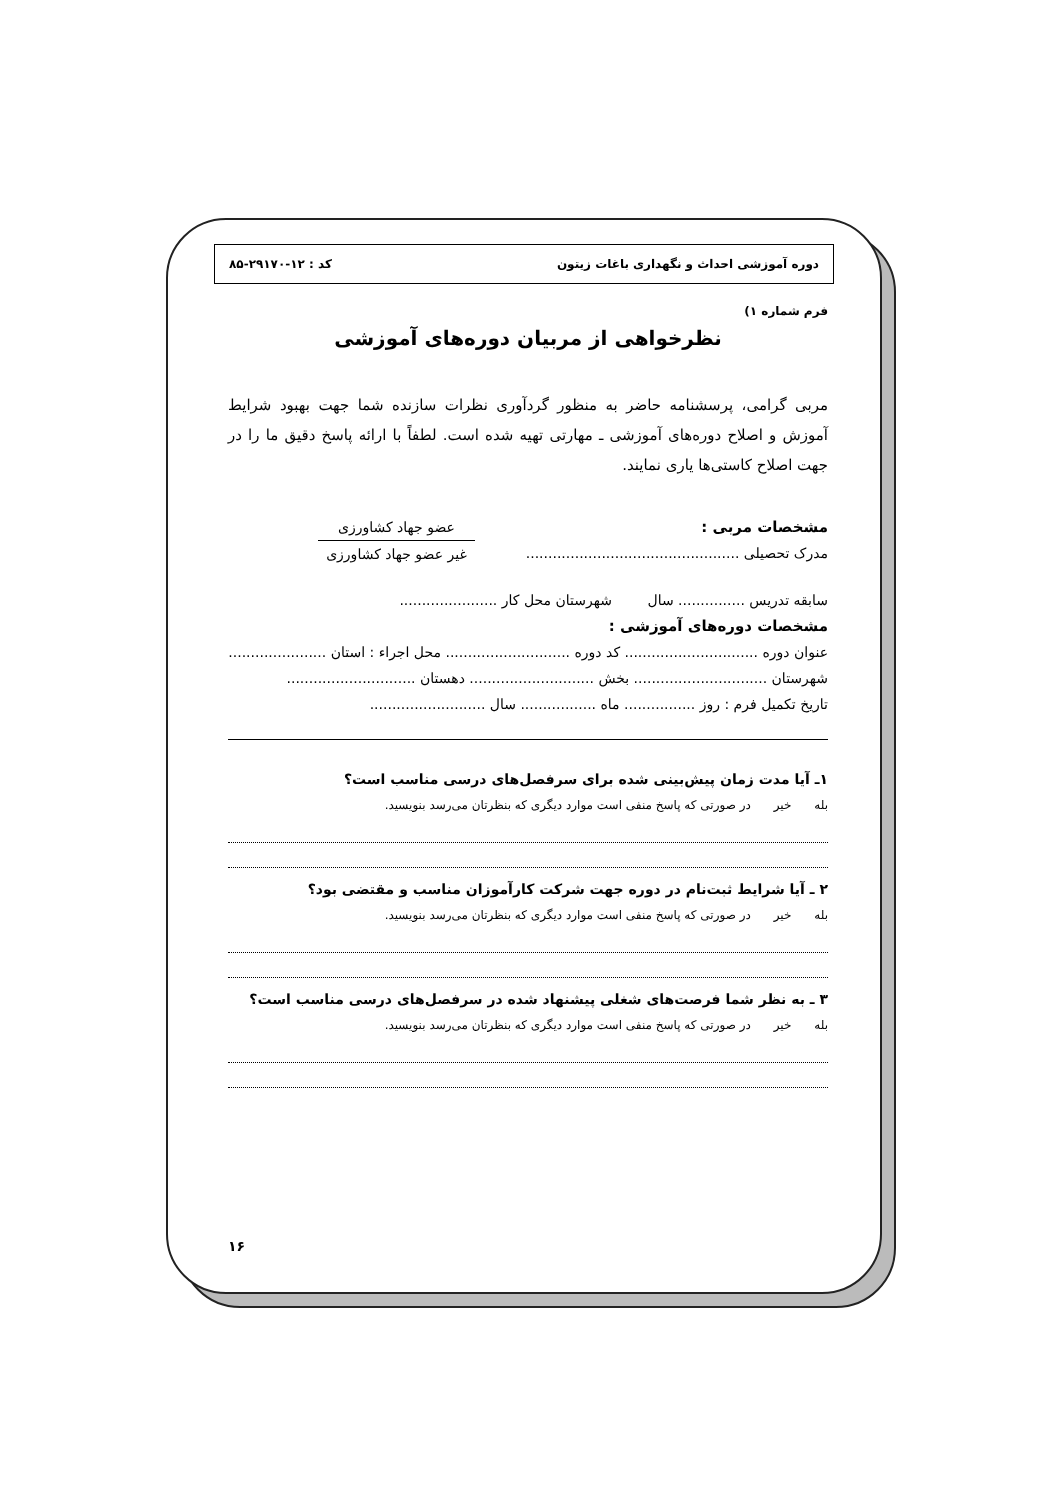دوره آموزشی احداث و نگهداری باغات زیتون کد : ۱۲-۲۹۱۷۰-۸۵
فرم شماره ۱)
نظرخواهی از مربیان دوره‌های آموزشی
مربی گرامی، پرسشنامه حاضر به منظور گردآوری نظرات سازنده شما جهت بهبود شرایط آموزش و اصلاح دوره‌های آموزشی ـ مهارتی تهیه شده است. لطفاً با ارائه پاسخ دقیق ما را در جهت اصلاح کاستی‌ها یاری نمایند.
مشخصات مربی :
مدرک تحصیلی ................................................
عضو جهاد کشاورزی
غیر عضو جهاد کشاورزی
سابقه تدریس ............... سال شهرستان محل کار ......................
مشخصات دوره‌های آموزشی :
عنوان دوره .............................. کد دوره ............................ محل اجراء : استان ......................
شهرستان .............................. بخش ............................ دهستان .............................
تاریخ تکمیل فرم : روز ................ ماه ................. سال ..........................
۱ـ آیا مدت زمان پیش‌بینی شده برای سرفصل‌های درسی مناسب است؟
بله خیر در صورتی که پاسخ منفی است موارد دیگری که بنظرتان می‌رسد بنویسید.
۲ ـ آیا شرایط ثبت‌نام در دوره جهت شرکت کارآموزان مناسب و مقتضی بود؟
بله خیر در صورتی که پاسخ منفی است موارد دیگری که بنظرتان می‌رسد بنویسید.
۳ ـ به نظر شما فرصت‌های شغلی پیشنهاد شده در سرفصل‌های درسی مناسب است؟
بله خیر در صورتی که پاسخ منفی است موارد دیگری که بنظرتان می‌رسد بنویسید.
۱۶